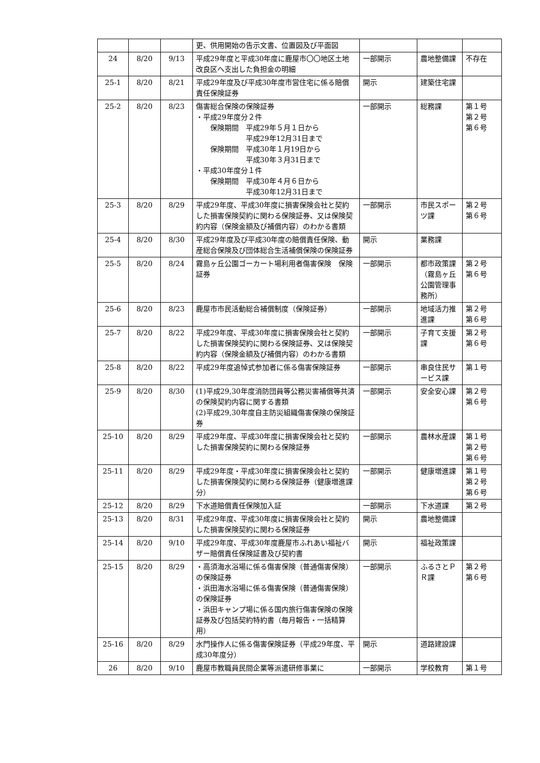| | | | 更、供用開始の告示文書、位置図及び平面図 | | | |
| 24 | 8/20 | 9/13 | 平成29年度と平成30年度に鹿屋市〇〇地区土地改良区へ支出した負担金の明細 | 一部開示 | 農地整備課 | 不存在 |
| 25-1 | 8/20 | 8/21 | 平成29年度及び平成30年度市営住宅に係る賠償責任保険証券 | 開示 | 建築住宅課 | |
| 25-2 | 8/20 | 8/23 | 傷害総合保険の保険証券 ・平成29年度分２件 保険期間 平成29年５月１日から 平成29年12月31日まで 保険期間 平成30年１月19日から 平成30年３月31日まで ・平成30年度分１件 保険期間 平成30年４月６日から 平成30年12月31日まで | 一部開示 | 総務課 | 第１号 第２号 第６号 |
| 25-3 | 8/20 | 8/29 | 平成29年度、平成30年度に損害保険会社と契約した損害保険契約に関わる保険証券、又は保険契約内容（保険金額及び補償内容）のわかる書類 | 一部開示 | 市民スポーツ課 | 第２号 第６号 |
| 25-4 | 8/20 | 8/30 | 平成29年度及び平成30年度の賠償責任保険、動産総合保険及び団体総合生活補償保険の保険証券 | 開示 | 業務課 | |
| 25-5 | 8/20 | 8/24 | 霧島ヶ丘公園ゴーカート場利用者傷害保険 保険証券 | 一部開示 | 都市政策課（霧島ヶ丘公園管理事務所） | 第２号 第６号 |
| 25-6 | 8/20 | 8/23 | 鹿屋市市民活動総合補償制度（保険証券） | 一部開示 | 地域活力推進課 | 第２号 第６号 |
| 25-7 | 8/20 | 8/22 | 平成29年度、平成30年度に損害保険会社と契約した損害保険契約に関わる保険証券、又は保険契約内容（保険金額及び補償内容）のわかる書類 | 一部開示 | 子育て支援課 | 第２号 第６号 |
| 25-8 | 8/20 | 8/22 | 平成29年度追悼式参加者に係る傷害保険証券 | 一部開示 | 串良住民サービス課 | 第１号 |
| 25-9 | 8/20 | 8/30 | (1)平成29,30年度消防団員等公務災害補償等共済の保険契約内容に関する書類 (2)平成29,30年度自主防災組織傷害保険の保険証券 | 一部開示 | 安全安心課 | 第２号 第６号 |
| 25-10 | 8/20 | 8/29 | 平成29年度、平成30年度に損害保険会社と契約した損害保険契約に関わる保険証券 | 一部開示 | 農林水産課 | 第１号 第２号 第６号 |
| 25-11 | 8/20 | 8/29 | 平成29年度・平成30年度に損害保険会社と契約した損害保険契約に関わる保険証券（健康増進課分） | 一部開示 | 健康増進課 | 第１号 第２号 第６号 |
| 25-12 | 8/20 | 8/29 | 下水道賠償責任保険加入証 | 一部開示 | 下水道課 | 第２号 |
| 25-13 | 8/20 | 8/31 | 平成29年度、平成30年度に損害保険会社と契約した損害保険契約に関わる保険証券 | 開示 | 農地整備課 | |
| 25-14 | 8/20 | 9/10 | 平成29年度、平成30年度鹿屋市ふれあい福祉バザー賠償責任保険証書及び契約書 | 開示 | 福祉政策課 | |
| 25-15 | 8/20 | 8/29 | ・高須海水浴場に係る傷害保険（普通傷害保険）の保険証券 ・浜田海水浴場に係る傷害保険（普通傷害保険）の保険証券 ・浜田キャンプ場に係る国内旅行傷害保険の保険証券及び包括契約特約書（毎月報告・一括精算用） | 一部開示 | ふるさとＰＲ課 | 第２号 第６号 |
| 25-16 | 8/20 | 8/29 | 水門操作人に係る傷害保険証券（平成29年度、平成30年度分） | 開示 | 道路建設課 | |
| 26 | 8/20 | 9/10 | 鹿屋市教職員民間企業等派遣研修事業に | 一部開示 | 学校教育 | 第１号 |